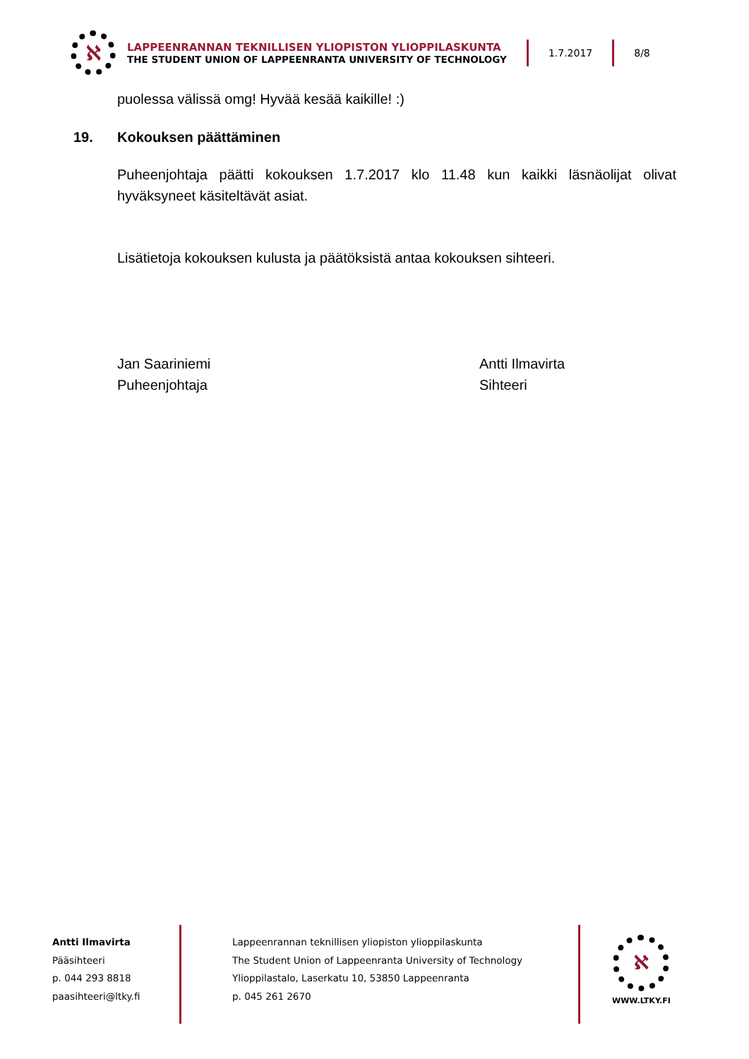ℵ
LAPPEENRANNAN TEKNILLISEN YLIOPISTON YLIOPPILASKUNTA
THE STUDENT UNION OF LAPPEENRANTA UNIVERSITY OF TECHNOLOGY
1.7.2017 8/8
puolessa välissä omg! Hyvää kesää kaikille! :)
19. Kokouksen päättäminen
Puheenjohtaja päätti kokouksen 1.7.2017 klo 11.48 kun kaikki läsnäolijat olivat hyväksyneet käsiteltävät asiat.
Lisätietoja kokouksen kulusta ja päätöksistä antaa kokouksen sihteeri.
Jan Saariniemi
Puheenjohtaja
Antti Ilmavirta
Sihteeri
Antti Ilmavirta
Pääsihteeri
p. 044 293 8818
paasihteeri@ltky.fi
Lappeenrannan teknillisen yliopiston ylioppilaskunta
The Student Union of Lappeenranta University of Technology
Ylioppilastalo, Laserkatu 10, 53850 Lappeenranta
p. 045 261 2670
ℵ
WWW.LTKY.FI